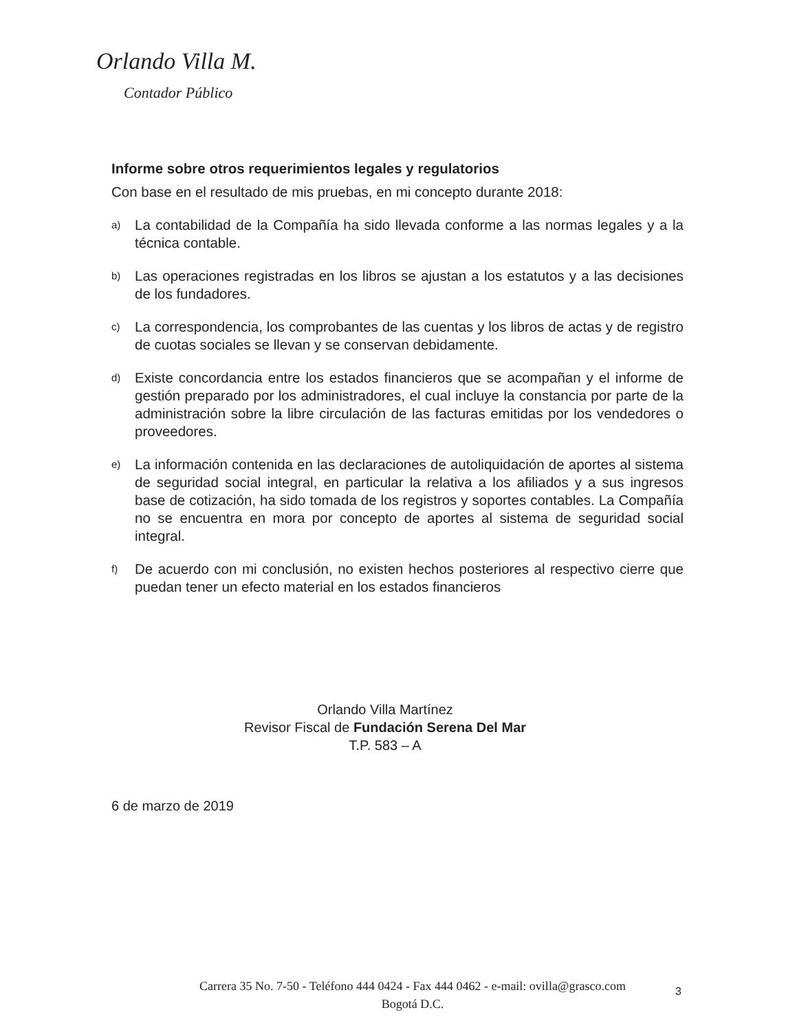Orlando Villa M.
Contador Público
Informe sobre otros requerimientos legales y regulatorios
Con base en el resultado de mis pruebas, en mi concepto durante 2018:
a)
La contabilidad de la Compañía ha sido llevada conforme a las normas legales y a la técnica contable.
b)
Las operaciones registradas en los libros se ajustan a los estatutos y a las decisiones de los fundadores.
c)
La correspondencia, los comprobantes de las cuentas y los libros de actas y de registro de cuotas sociales se llevan y se conservan debidamente.
d)
Existe concordancia entre los estados financieros que se acompañan y el informe de gestión preparado por los administradores, el cual incluye la constancia por parte de la administración sobre la libre circulación de las facturas emitidas por los vendedores o proveedores.
e)
La información contenida en las declaraciones de autoliquidación de aportes al sistema de seguridad social integral, en particular la relativa a los afiliados y a sus ingresos base de cotización, ha sido tomada de los registros y soportes contables. La Compañía no se encuentra en mora por concepto de aportes al sistema de seguridad social integral.
f)
De acuerdo con mi conclusión, no existen hechos posteriores al respectivo cierre que puedan tener un efecto material en los estados financieros
Orlando Villa Martínez
Revisor Fiscal de Fundación Serena Del Mar
T.P. 583 – A
6 de marzo de 2019
Carrera 35 No. 7-50 - Teléfono 444 0424 - Fax 444 0462 - e-mail: ovilla@grasco.com
Bogotá D.C.
3